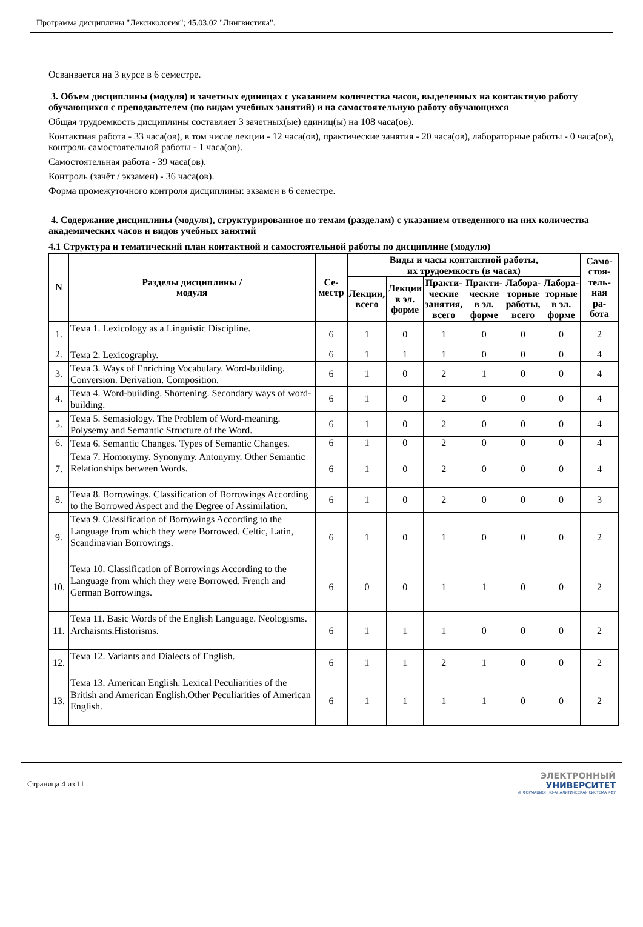Программа дисциплины "Лексикология"; 45.03.02 "Лингвистика".
Осваивается на 3 курсе в 6 семестре.
3. Объем дисциплины (модуля) в зачетных единицах с указанием количества часов, выделенных на контактную работу обучающихся с преподавателем (по видам учебных занятий) и на самостоятельную работу обучающихся
Общая трудоемкость дисциплины составляет 3 зачетных(ые) единиц(ы) на 108 часа(ов).
Контактная работа - 33 часа(ов), в том числе лекции - 12 часа(ов), практические занятия - 20 часа(ов), лабораторные работы - 0 часа(ов), контроль самостоятельной работы - 1 часа(ов).
Самостоятельная работа - 39 часа(ов).
Контроль (зачёт / экзамен) - 36 часа(ов).
Форма промежуточного контроля дисциплины: экзамен в 6 семестре.
4. Содержание дисциплины (модуля), структурированное по темам (разделам) с указанием отведенного на них количества академических часов и видов учебных занятий
4.1 Структура и тематический план контактной и самостоятельной работы по дисциплине (модулю)
| N | Разделы дисциплины / модуля | Се- местр | Виды и часы контактной работы, их трудоемкость (в часах) | | | | | | Само- стоя- тель- ная ра- бота |
| --- | --- | --- | --- | --- | --- | --- | --- | --- | --- |
| | | | Лекции, всего | Лекции в эл. форме | Практи- ческие занятия, всего | Практи- ческие в эл. форме | Лабора- торные работы, всего | Лабора- торные в эл. форме | |
| 1. | Тема 1. Lexicology as a Linguistic Discipline. | 6 | 1 | 0 | 1 | 0 | 0 | 0 | 2 |
| 2. | Тема 2. Lexicography. | 6 | 1 | 1 | 1 | 0 | 0 | 0 | 4 |
| 3. | Тема 3. Ways of Enriching Vocabulary. Word-building. Conversion. Derivation. Composition. | 6 | 1 | 0 | 2 | 1 | 0 | 0 | 4 |
| 4. | Тема 4. Word-building. Shortening. Secondary ways of word-building. | 6 | 1 | 0 | 2 | 0 | 0 | 0 | 4 |
| 5. | Тема 5. Semasiology. The Problem of Word-meaning. Polysemy and Semantic Structure of the Word. | 6 | 1 | 0 | 2 | 0 | 0 | 0 | 4 |
| 6. | Тема 6. Semantic Changes. Types of Semantic Changes. | 6 | 1 | 0 | 2 | 0 | 0 | 0 | 4 |
| 7. | Тема 7. Homonymy. Synonymy. Antonymy. Other Semantic Relationships between Words. | 6 | 1 | 0 | 2 | 0 | 0 | 0 | 4 |
| 8. | Тема 8. Borrowings. Classification of Borrowings According to the Borrowed Aspect and the Degree of Assimilation. | 6 | 1 | 0 | 2 | 0 | 0 | 0 | 3 |
| 9. | Тема 9. Classification of Borrowings According to the Language from which they were Borrowed. Celtic, Latin, Scandinavian Borrowings. | 6 | 1 | 0 | 1 | 0 | 0 | 0 | 2 |
| 10. | Тема 10. Classification of Borrowings According to the Language from which they were Borrowed. French and German Borrowings. | 6 | 0 | 0 | 1 | 1 | 0 | 0 | 2 |
| 11. | Тема 11. Basic Words of the English Language. Neologisms. Archaisms.Historisms. | 6 | 1 | 1 | 1 | 0 | 0 | 0 | 2 |
| 12. | Тема 12. Variants and Dialects of English. | 6 | 1 | 1 | 2 | 1 | 0 | 0 | 2 |
| 13. | Тема 13. American English. Lexical Peculiarities of the British and American English.Other Peculiarities of American English. | 6 | 1 | 1 | 1 | 1 | 0 | 0 | 2 |
Страница 4 из 11.
ЭЛЕКТРОННЫЙ
УНИВЕРСИТЕТ
ИНФОРМАЦИОННО-АНАЛИТИЧЕСКАЯ СИСТЕМА КФУ